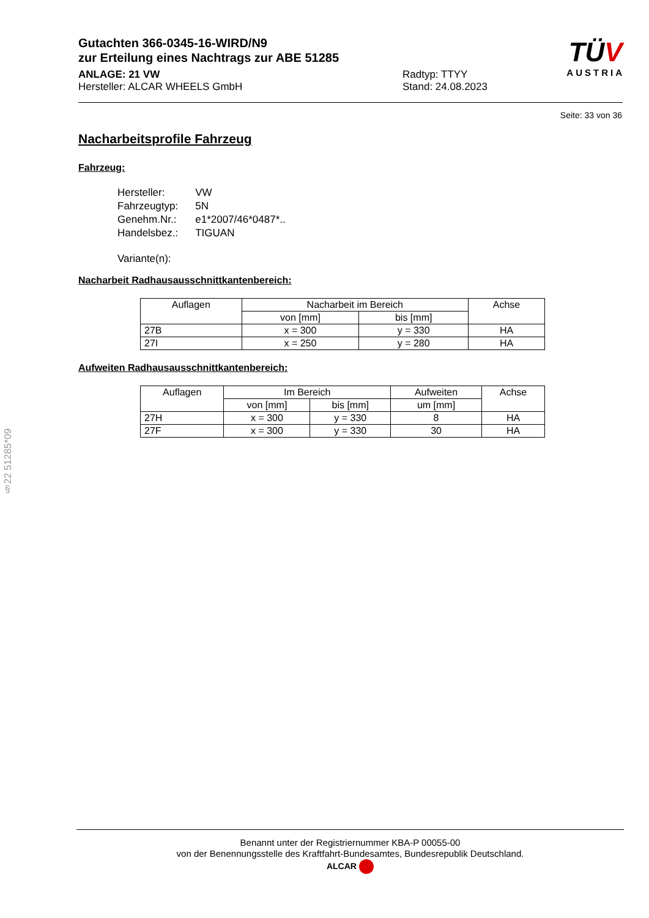Gutachten 366-0345-16-WIRD/N9
zur Erteilung eines Nachtrags zur ABE 51285
ANLAGE: 21 VW
Hersteller: ALCAR WHEELS GmbH
Radtyp: TTYY
Stand: 24.08.2023
TÜV
AUSTRIA
Seite: 33 von 36
Nacharbeitsprofile Fahrzeug
Fahrzeug:
| Hersteller: | VW |
| Fahrzeugtyp: | 5N |
| Genehm.Nr.: | e1*2007/46*0487*.. |
| Handelsbez.: | TIGUAN |
| Variante(n): | |
Nacharbeit Radhausausschnittkantenbereich:
| Auflagen | Nacharbeit im Bereich | | Achse |
| --- | --- | --- | --- |
| | von [mm] | bis [mm] | |
| 27B | x = 300 | y = 330 | HA |
| 27I | x = 250 | y = 280 | HA |
Aufweiten Radhausausschnittkantenbereich:
| Auflagen | Im Bereich | | Aufweiten | Achse |
| --- | --- | --- | --- | --- |
| | von [mm] | bis [mm] | um [mm] | |
| 27H | x = 300 | y = 330 | 8 | HA |
| 27F | x = 300 | y = 330 | 30 | HA |
§22 51285*09
Benannt unter der Registriernummer KBA-P 00055-00
von der Benennungsstelle des Kraftfahrt-Bundesamtes, Bundesrepublik Deutschland.
ALCAR